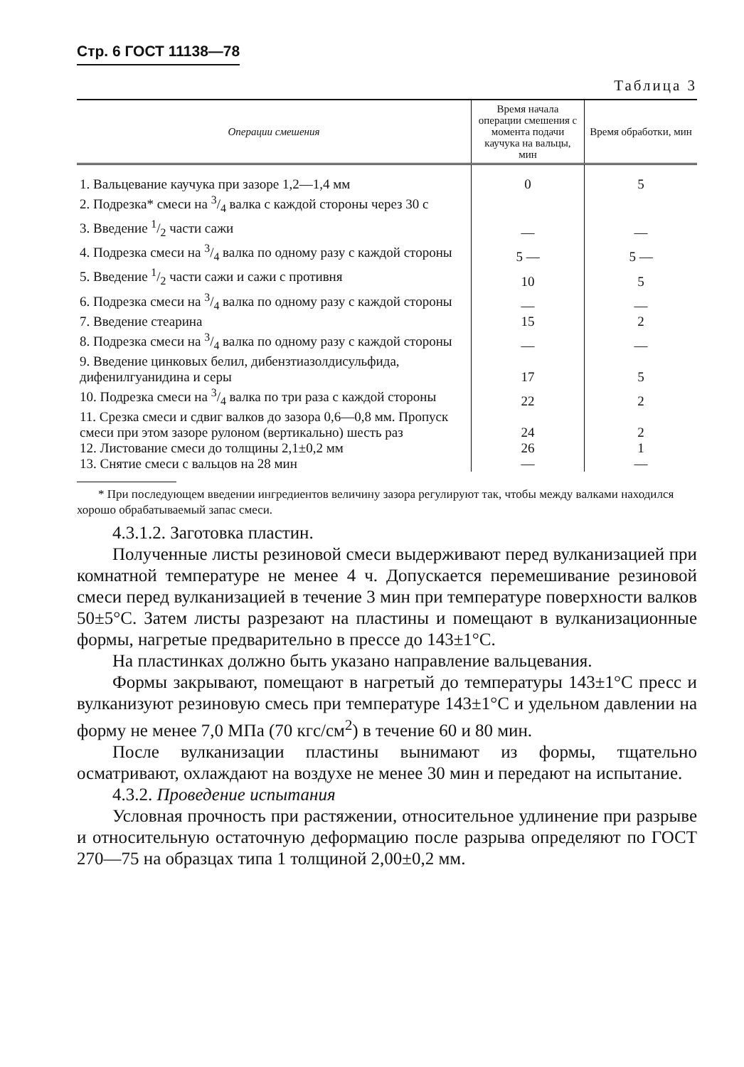Стр. 6 ГОСТ 11138—78
Таблица 3
| Операции смешения | Время начала операции смешения с момента подачи каучука на вальцы, мин | Время обработки, мин |
| --- | --- | --- |
| 1. Вальцевание каучука при зазоре 1,2—1,4 мм | 0 | 5 |
| 2. Подрезка* смеси на 3/4 валка с каждой стороны через 30 с | | |
| 3. Введение 1/2 части сажи | — | — |
| 4. Подрезка смеси на 3/4 валка по одному разу с каждой стороны | 5 — | 5 — |
| 5. Введение 1/2 части сажи и сажи с противня | 10 | 5 |
| 6. Подрезка смеси на 3/4 валка по одному разу с каждой стороны | — | — |
| 7. Введение стеарина | 15 | 2 |
| 8. Подрезка смеси на 3/4 валка по одному разу с каждой стороны | — | — |
| 9. Введение цинковых белил, дибензтиазолдисульфида, дифенилгуанидина и серы | 17 | 5 |
| 10. Подрезка смеси на 3/4 валка по три раза с каждой стороны | 22 | 2 |
| 11. Срезка смеси и сдвиг валков до зазора 0,6—0,8 мм. Пропуск смеси при этом зазоре рулоном (вертикально) шесть раз | 24 | 2 |
| 12. Листование смеси до толщины 2,1±0,2 мм | 26 | 1 |
| 13. Снятие смеси с вальцов на 28 мин | — | — |
* При последующем введении ингредиентов величину зазора регулируют так, чтобы между валками находился хорошо обрабатываемый запас смеси.
4.3.1.2. Заготовка пластин.
Полученные листы резиновой смеси выдерживают перед вулканизацией при комнатной температуре не менее 4 ч. Допускается перемешивание резиновой смеси перед вулканизацией в течение 3 мин при температуре поверхности валков 50±5°С. Затем листы разрезают на пластины и помещают в вулканизационные формы, нагретые предварительно в прессе до 143±1°С.
На пластинках должно быть указано направление вальцевания.
Формы закрывают, помещают в нагретый до температуры 143±1°С пресс и вулканизуют резиновую смесь при температуре 143±1°С и удельном давлении на форму не менее 7,0 МПа (70 кгс/см<sup>2</sup>) в течение 60 и 80 мин.
После вулканизации пластины вынимают из формы, тщательно осматривают, охлаждают на воздухе не менее 30 мин и передают на испытание.
4.3.2. Проведение испытания
Условная прочность при растяжении, относительное удлинение при разрыве и относительную остаточную деформацию после разрыва определяют по ГОСТ 270—75 на образцах типа 1 толщиной 2,00±0,2 мм.